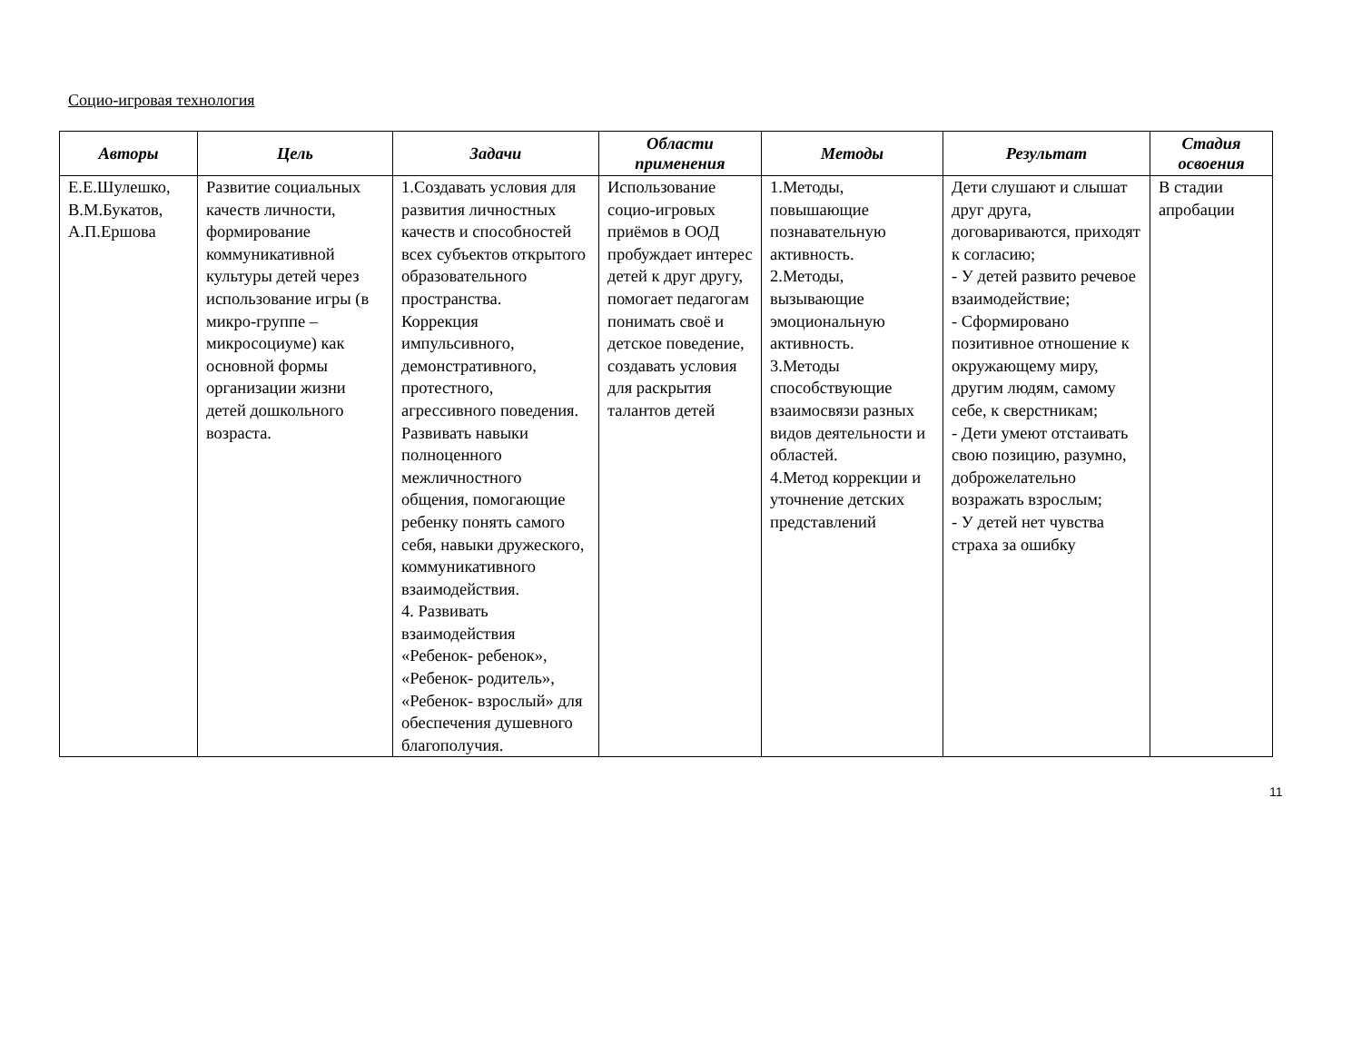Социо-игровая технология
| Авторы | Цель | Задачи | Области применения | Методы | Результат | Стадия освоения |
| --- | --- | --- | --- | --- | --- | --- |
| Е.Е.Шулешко, В.М.Букатов, А.П.Ершова | Развитие социальных качеств личности, формирование коммуникативной культуры детей через использование игры (в микро-группе – микросоциуме) как основной формы организации жизни детей дошкольного возраста. | 1.Создавать условия для развития личностных качеств и способностей всех субъектов открытого образовательного пространства. Коррекция импульсивного, демонстративного, протестного, агрессивного поведения. Развивать навыки полноценного межличностного общения, помогающие ребенку понять самого себя, навыки дружеского, коммуникативного взаимодействия. 4. Развивать взаимодействия «Ребенок- ребенок», «Ребенок- родитель», «Ребенок- взрослый» для обеспечения душевного благополучия. | Использование социо-игровых приёмов в ООД пробуждает интерес детей к друг другу, помогает педагогам понимать своё и детское поведение, создавать условия для раскрытия талантов детей | 1.Методы, повышающие познавательную активность. 2.Методы, вызывающие эмоциональную активность. 3.Методы способствующие взаимосвязи разных видов деятельности и областей. 4.Метод коррекции и уточнение детских представлений | Дети слушают и слышат друг друга, договариваются, приходят к согласию; - У детей развито речевое взаимодействие; - Сформировано позитивное отношение к окружающему миру, другим людям, самому себе, к сверстникам; - Дети умеют отстаивать свою позицию, разумно, доброжелательно возражать взрослым; - У детей нет чувства страха за ошибку | В стадии апробации |
11